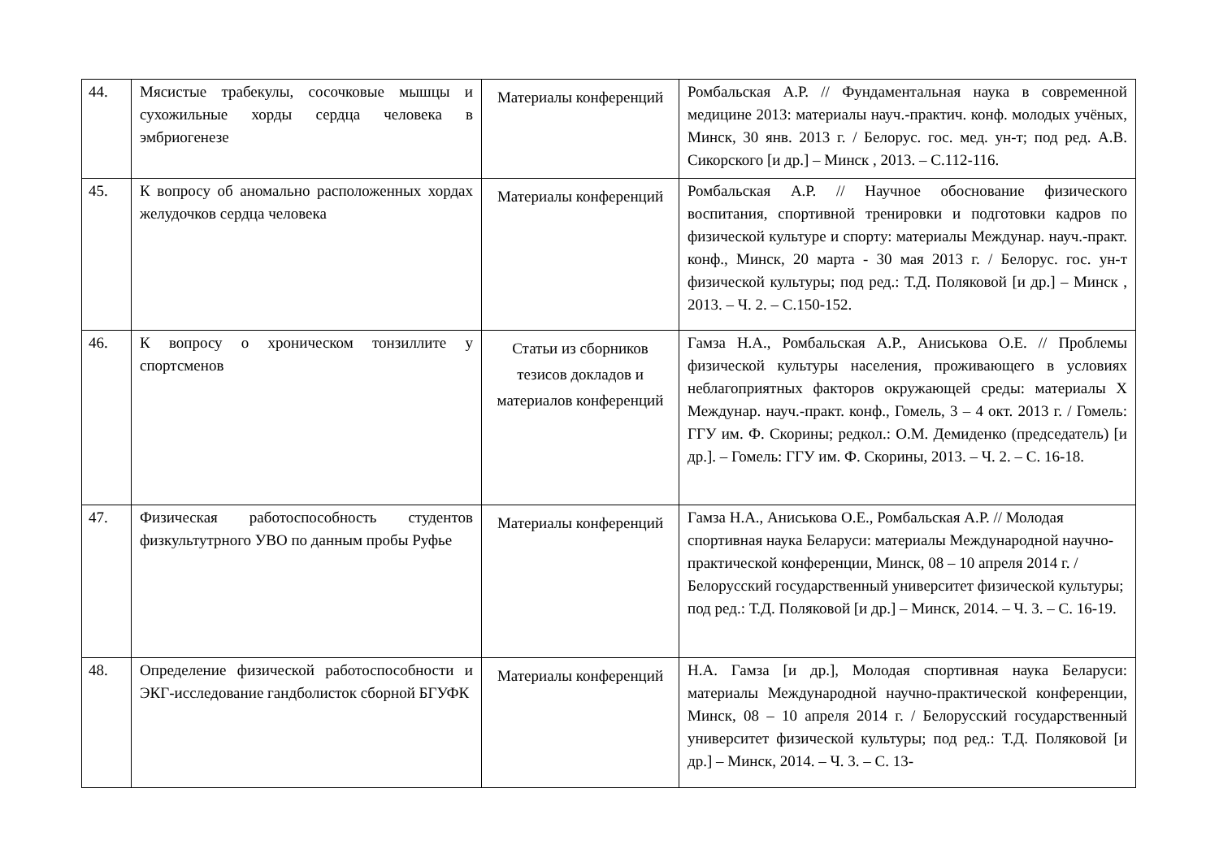| 44. | Мясистые трабекулы, сосочковые мышцы и сухожильные хорды сердца человека в эмбриогенезе | Материалы конференций | Ромбальская А.Р. // Фундаментальная наука в современной медицине 2013: материалы науч.-практич. конф. молодых учёных, Минск, 30 янв. 2013 г. / Белорус. гос. мед. ун-т; под ред. А.В. Сикорского [и др.] – Минск , 2013. – С.112-116. |
| 45. | К вопросу об аномально расположенных хордах желудочков сердца человека | Материалы конференций | Ромбальская А.Р. // Научное обоснование физического воспитания, спортивной тренировки и подготовки кадров по физической культуре и спорту: материалы Междунар. науч.-практ. конф., Минск, 20 марта - 30 мая 2013 г. / Белорус. гос. ун-т физической культуры; под ред.: Т.Д. Поляковой [и др.] – Минск , 2013. – Ч. 2. – С.150-152. |
| 46. | К вопросу о хроническом тонзиллите у спортсменов | Статьи из сборников тезисов докладов и материалов конференций | Гамза Н.А., Ромбальская А.Р., Аниськова О.Е. // Проблемы физической культуры населения, проживающего в условиях неблагоприятных факторов окружающей среды: материалы X Междунар. науч.-практ. конф., Гомель, 3 – 4 окт. 2013 г. / Гомель: ГГУ им. Ф. Скорины; редкол.: О.М. Демиденко (председатель) [и др.]. – Гомель: ГГУ им. Ф. Скорины, 2013. – Ч. 2. – С. 16-18. |
| 47. | Физическая работоспособность студентов физкультутрного УВО по данным пробы Руфье | Материалы конференций | Гамза Н.А., Аниськова О.Е., Ромбальская А.Р. // Молодая спортивная наука Беларуси: материалы Международной научно-практической конференции, Минск, 08 – 10 апреля 2014 г. / Белорусский государственный университет физической культуры; под ред.: Т.Д. Поляковой [и др.] – Минск, 2014. – Ч. 3. – С. 16-19. |
| 48. | Определение физической работоспособности и ЭКГ-исследование гандболисток сборной БГУФК | Материалы конференций | Н.А. Гамза [и др.], Молодая спортивная наука Беларуси: материалы Международной научно-практической конференции, Минск, 08 – 10 апреля 2014 г. / Белорусский государственный университет физической культуры; под ред.: Т.Д. Поляковой [и др.] – Минск, 2014. – Ч. 3. – С. 13- |